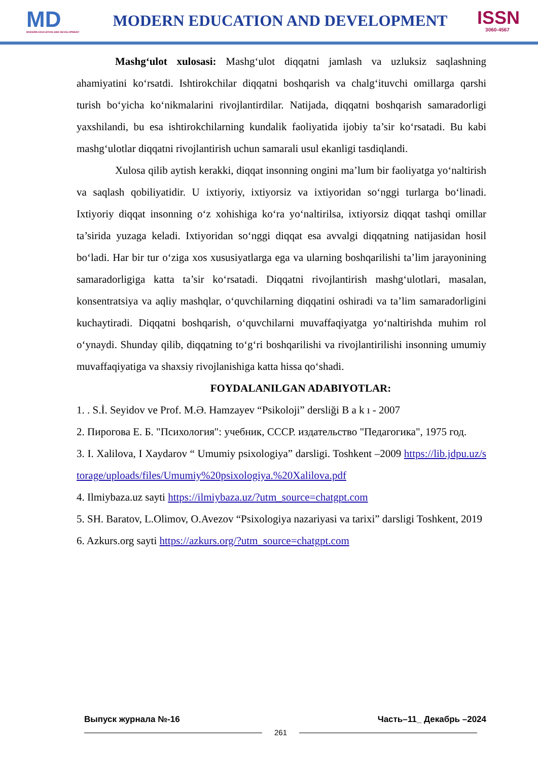MD
MODERN EDUCATION AND DEVELOPMENT
MODERN EDUCATION AND DEVELOPMENT
ISSN
3060-4567
Mashg‘ulot xulosasi: Mashg‘ulot diqqatni jamlash va uzluksiz saqlashning ahamiyatini ko‘rsatdi. Ishtirokchilar diqqatni boshqarish va chalg‘ituvchi omillarga qarshi turish bo‘yicha ko‘nikmalarini rivojlantirdilar. Natijada, diqqatni boshqarish samaradorligi yaxshilandi, bu esa ishtirokchilarning kundalik faoliyatida ijobiy ta’sir ko‘rsatadi. Bu kabi mashg‘ulotlar diqqatni rivojlantirish uchun samarali usul ekanligi tasdiqlandi.
Xulosa qilib aytish kerakki, diqqat insonning ongini ma’lum bir faoliyatga yo‘naltirish va saqlash qobiliyatidir. U ixtiyoriy, ixtiyorsiz va ixtiyoridan so‘nggi turlarga bo‘linadi. Ixtiyoriy diqqat insonning o‘z xohishiga ko‘ra yo‘naltirilsa, ixtiyorsiz diqqat tashqi omillar ta’sirida yuzaga keladi. Ixtiyoridan so‘nggi diqqat esa avvalgi diqqatning natijasidan hosil bo‘ladi. Har bir tur o‘ziga xos xususiyatlarga ega va ularning boshqarilishi ta’lim jarayonining samaradorligiga katta ta’sir ko‘rsatadi. Diqqatni rivojlantirish mashg‘ulotlari, masalan, konsentratsiya va aqliy mashqlar, o‘quvchilarning diqqatini oshiradi va ta’lim samaradorligini kuchaytiradi. Diqqatni boshqarish, o‘quvchilarni muvaffaqiyatga yo‘naltirishda muhim rol o‘ynaydi. Shunday qilib, diqqatning to‘g‘ri boshqarilishi va rivojlantirilishi insonning umumiy muvaffaqiyatiga va shaxsiy rivojlanishiga katta hissa qo‘shadi.
FOYDALANILGAN ADABIYOTLAR:
1. . S.İ. Seyidov ve Prof. M.Ə. Hamzayev “Psikoloji” dersliği B a k ı - 2007
2. Пирогова Е. Б. "Психология": учебник, СССР. издательство "Педагогика", 1975 год.
3. I. Xalilova, I Xaydarov “ Umumiy psixologiya” darsligi. Toshkent –2009 https://lib.jdpu.uz/storage/uploads/files/Umumiy%20psixologiya.%20Xalilova.pdf
4. Ilmiybaza.uz sayti https://ilmiybaza.uz/?utm_source=chatgpt.com
5. SH. Baratov, L.Olimov, O.Avezov “Psixologiya nazariyasi va tarixi” darsligi Toshkent, 2019
6. Azkurs.org sayti https://azkurs.org/?utm_source=chatgpt.com
Выпуск журнала №-16 Часть–11_ Декабрь –2024
261